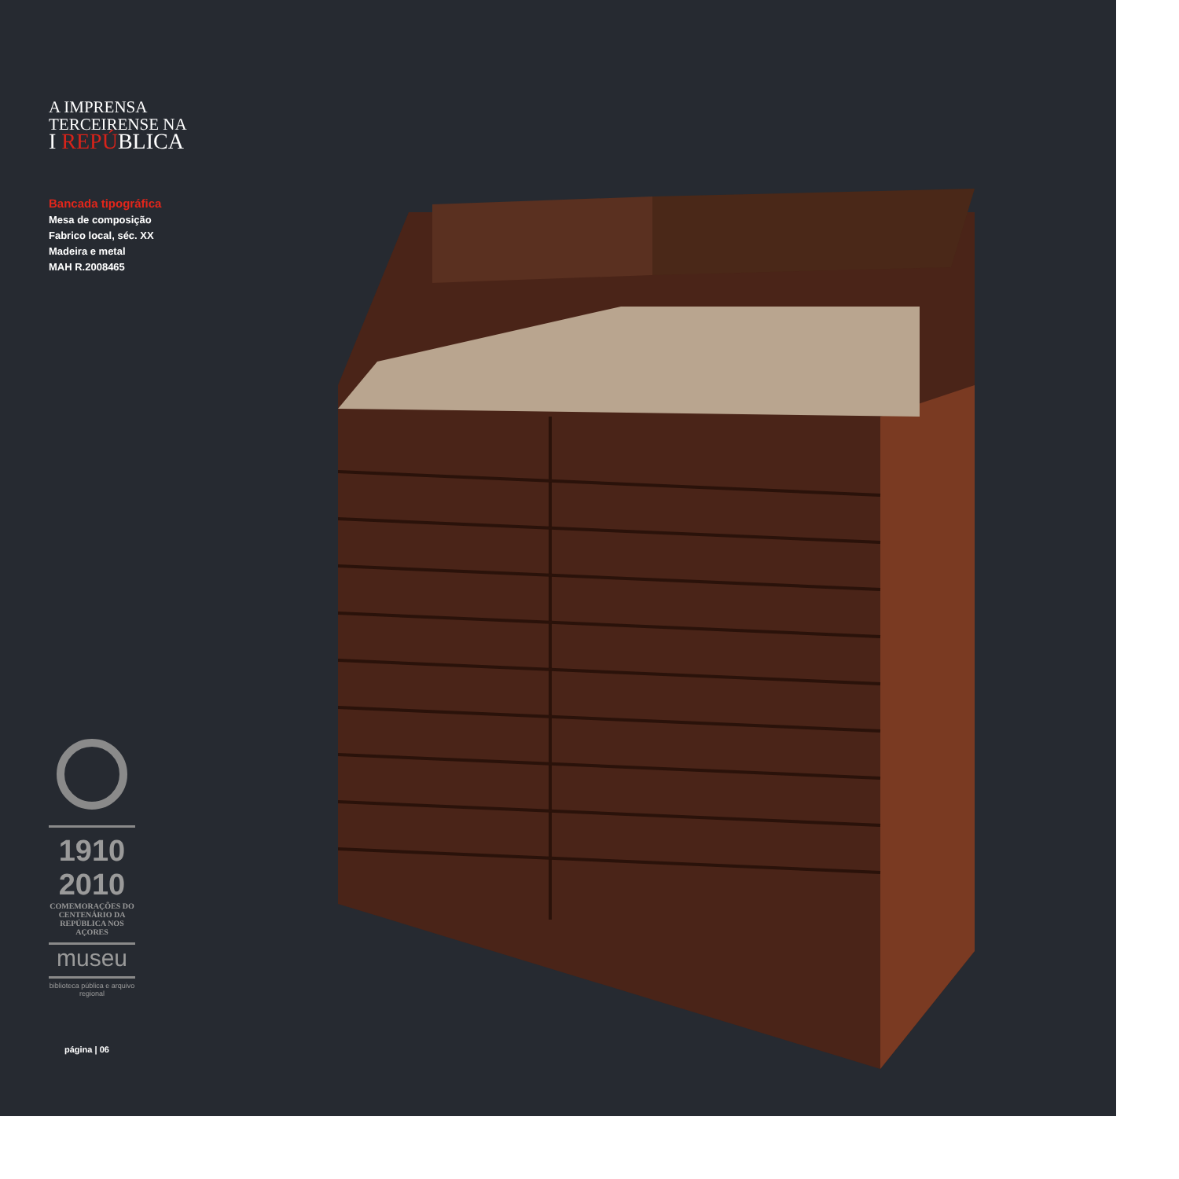A IMPRENSA
TERCEIRENSE NA
I REPÚBLICA
Bancada tipográfica
Mesa de composição
Fabrico local, séc. XX
Madeira e metal
MAH R.2008465
1910 2010
COMEMORAÇÕES DO CENTENÁRIO DA REPÚBLICA NOS AÇORES
museu
biblioteca pública e arquivo regional
página | 06